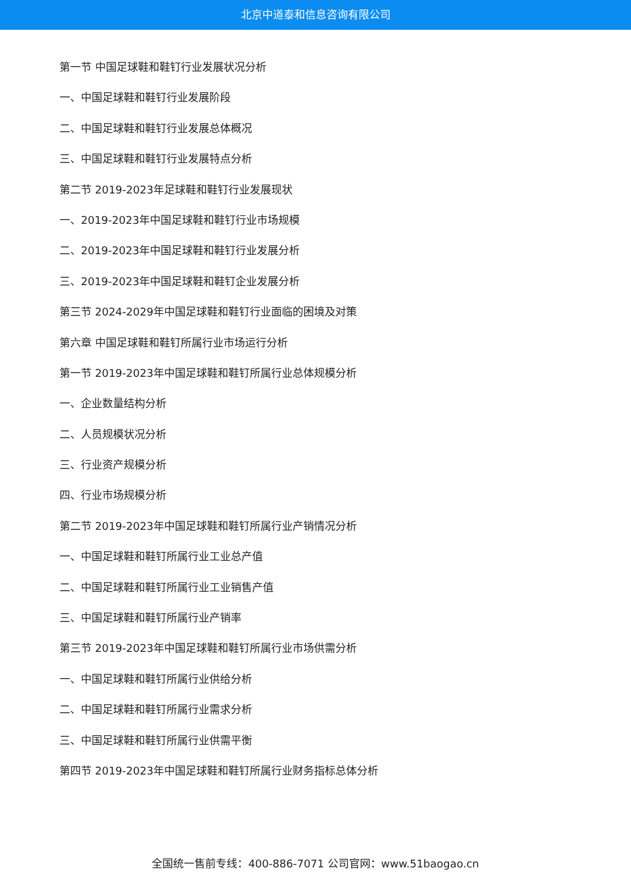北京中道泰和信息咨询有限公司
第一节 中国足球鞋和鞋钉行业发展状况分析
一、中国足球鞋和鞋钉行业发展阶段
二、中国足球鞋和鞋钉行业发展总体概况
三、中国足球鞋和鞋钉行业发展特点分析
第二节 2019-2023年足球鞋和鞋钉行业发展现状
一、2019-2023年中国足球鞋和鞋钉行业市场规模
二、2019-2023年中国足球鞋和鞋钉行业发展分析
三、2019-2023年中国足球鞋和鞋钉企业发展分析
第三节 2024-2029年中国足球鞋和鞋钉行业面临的困境及对策
第六章 中国足球鞋和鞋钉所属行业市场运行分析
第一节 2019-2023年中国足球鞋和鞋钉所属行业总体规模分析
一、企业数量结构分析
二、人员规模状况分析
三、行业资产规模分析
四、行业市场规模分析
第二节 2019-2023年中国足球鞋和鞋钉所属行业产销情况分析
一、中国足球鞋和鞋钉所属行业工业总产值
二、中国足球鞋和鞋钉所属行业工业销售产值
三、中国足球鞋和鞋钉所属行业产销率
第三节 2019-2023年中国足球鞋和鞋钉所属行业市场供需分析
一、中国足球鞋和鞋钉所属行业供给分析
二、中国足球鞋和鞋钉所属行业需求分析
三、中国足球鞋和鞋钉所属行业供需平衡
第四节 2019-2023年中国足球鞋和鞋钉所属行业财务指标总体分析
全国统一售前专线：400-886-7071 公司官网：www.51baogao.cn